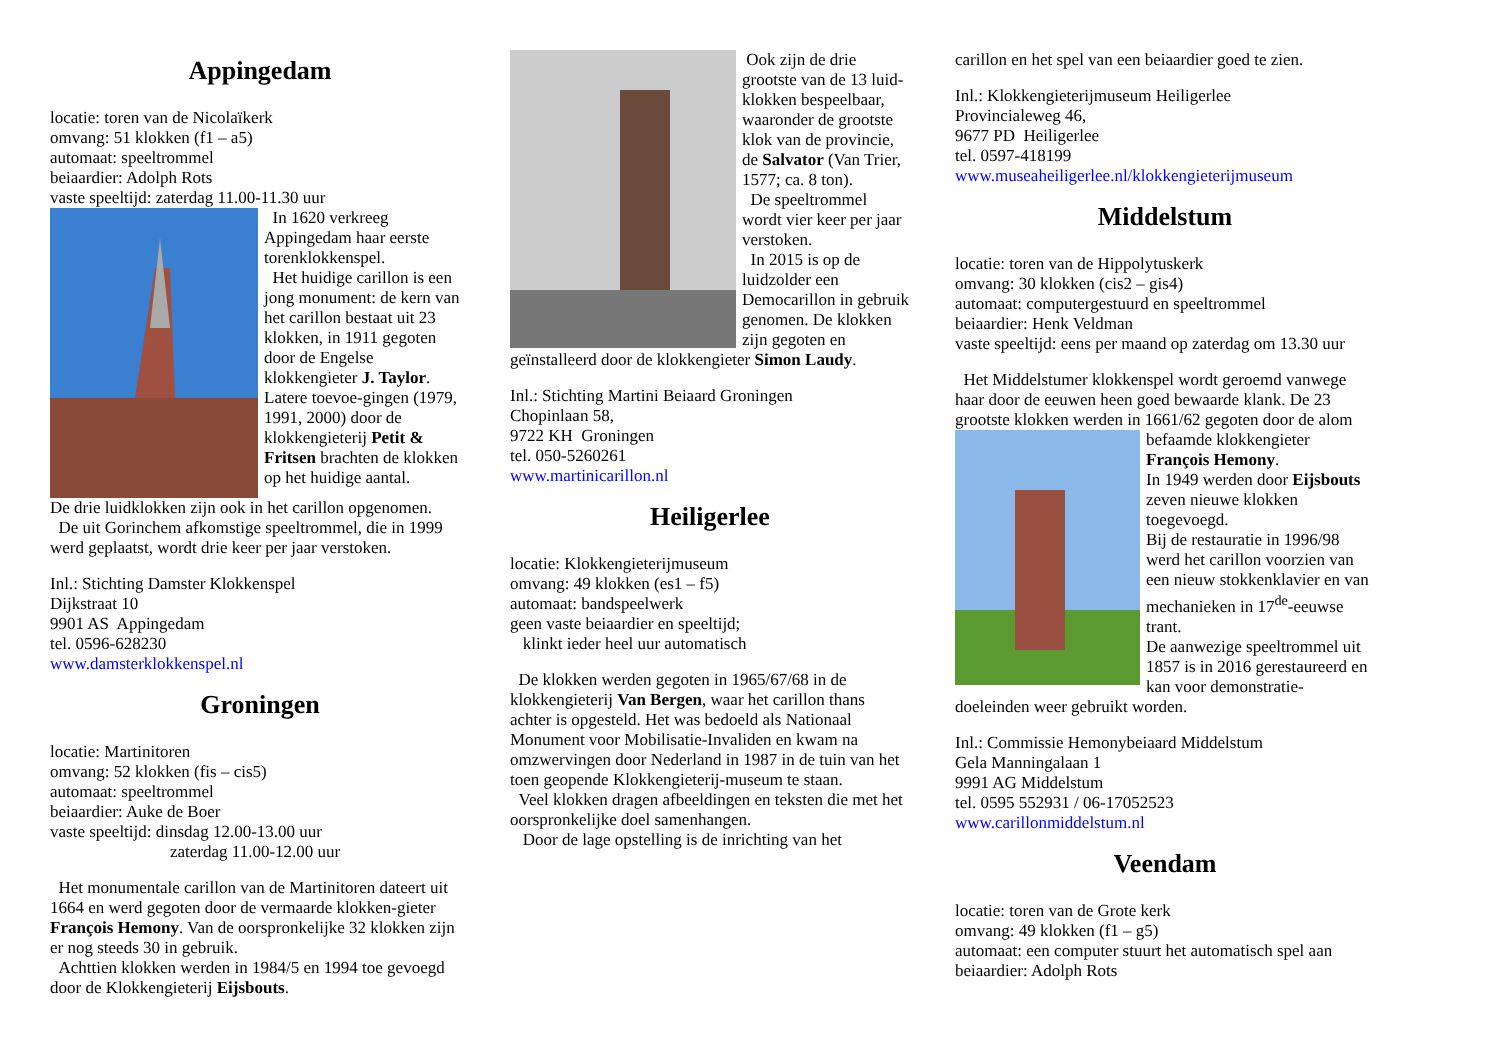Appingedam
locatie: toren van de Nicolaïkerk
omvang: 51 klokken (f1 – a5)
automaat: speeltrommel
beiaardier: Adolph Rots
vaste speeltijd: zaterdag 11.00-11.30 uur
In 1620 verkreeg Appingedam haar eerste torenklokkenspel.
Het huidige carillon is een jong monument: de kern van het carillon bestaat uit 23 klokken, in 1911 gegoten door de Engelse klokkengieter J. Taylor. Latere toevoe-gingen (1979, 1991, 2000) door de klokkengieterij Petit & Fritsen brachten de klokken op het huidige aantal.
De drie luidklokken zijn ook in het carillon opgenomen.
De uit Gorinchem afkomstige speeltrommel, die in 1999 werd geplaatst, wordt drie keer per jaar verstoken.
Inl.: Stichting Damster Klokkenspel
Dijkstraat 10
9901 AS Appingedam
tel. 0596-628230
www.damsterklokkenspel.nl
Groningen
locatie: Martinitoren
omvang: 52 klokken (fis – cis5)
automaat: speeltrommel
beiaardier: Auke de Boer
vaste speeltijd: dinsdag 12.00-13.00 uur
zaterdag 11.00-12.00 uur
Het monumentale carillon van de Martinitoren dateert uit 1664 en werd gegoten door de vermaarde klokken-gieter François Hemony. Van de oorspronkelijke 32 klokken zijn er nog steeds 30 in gebruik.
Achttien klokken werden in 1984/5 en 1994 toe gevoegd door de Klokkengieterij Eijsbouts.
Ook zijn de drie grootste van de 13 luid-klokken bespeelbaar, waaronder de grootste klok van de provincie, de Salvator (Van Trier, 1577; ca. 8 ton).
De speeltrommel wordt vier keer per jaar verstoken.
In 2015 is op de luidzolder een Democarillon in gebruik genomen. De klokken zijn gegoten en geïnstalleerd door de klokkengieter Simon Laudy.
Inl.: Stichting Martini Beiaard Groningen
Chopinlaan 58,
9722 KH Groningen
tel. 050-5260261
www.martinicarillon.nl
Heiligerlee
locatie: Klokkengieterijmuseum
omvang: 49 klokken (es1 – f5)
automaat: bandspeelwerk
geen vaste beiaardier en speeltijd;
klinkt ieder heel uur automatisch
De klokken werden gegoten in 1965/67/68 in de klokkengieterij Van Bergen, waar het carillon thans achter is opgesteld. Het was bedoeld als Nationaal Monument voor Mobilisatie-Invaliden en kwam na omzwervingen door Nederland in 1987 in de tuin van het toen geopende Klokkengieterij-museum te staan.
Veel klokken dragen afbeeldingen en teksten die met het oorspronkelijke doel samenhangen.
Door de lage opstelling is de inrichting van het
carillon en het spel van een beiaardier goed te zien.
Inl.: Klokkengieterijmuseum Heiligerlee
Provincialeweg 46,
9677 PD Heiligerlee
tel. 0597-418199
www.museaheiligerlee.nl/klokkengieterijmuseum
Middelstum
locatie: toren van de Hippolytuskerk
omvang: 30 klokken (cis2 – gis4)
automaat: computergestuurd en speeltrommel
beiaardier: Henk Veldman
vaste speeltijd: eens per maand op zaterdag om 13.30 uur
Het Middelstumer klokkenspel wordt geroemd vanwege haar door de eeuwen heen goed bewaarde klank. De 23 grootste klokken werden in 1661/62 gegoten door de alom befaamde klokkengieter François Hemony.
In 1949 werden door Eijsbouts zeven nieuwe klokken toegevoegd.
Bij de restauratie in 1996/98 werd het carillon voorzien van een nieuw stokkenklavier en van mechanieken in 17<sup>de</sup>-eeuwse trant.
De aanwezige speeltrommel uit 1857 is in 2016 gerestaureerd en kan voor demonstratie-doeleinden weer gebruikt worden.
Inl.: Commissie Hemonybeiaard Middelstum
Gela Manningalaan 1
9991 AG Middelstum
tel. 0595 552931 / 06-17052523
www.carillonmiddelstum.nl
Veendam
locatie: toren van de Grote kerk
omvang: 49 klokken (f1 – g5)
automaat: een computer stuurt het automatisch spel aan
beiaardier: Adolph Rots